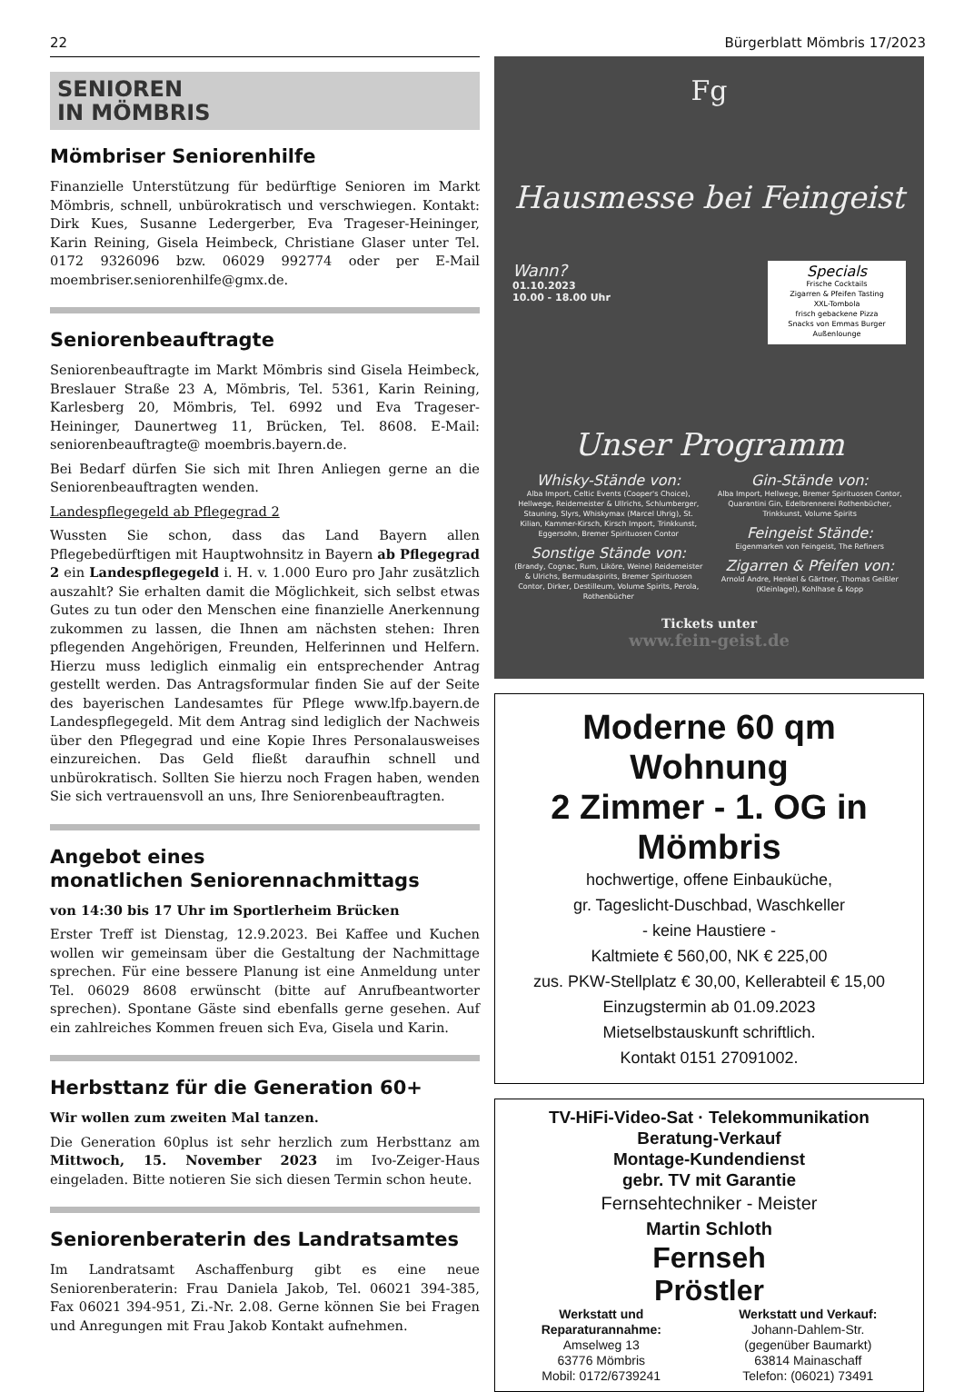22 Bürgerblatt Mömbris 17/2023
SENIOREN
IN MÖMBRIS
Mömbriser Seniorenhilfe
Finanzielle Unterstützung für bedürftige Senioren im Markt Mömbris, schnell, unbürokratisch und verschwiegen. Kontakt: Dirk Kues, Susanne Ledergerber, Eva Trageser-Heininger, Karin Reining, Gisela Heimbeck, Christiane Glaser unter Tel. 0172 9326096 bzw. 06029 992774 oder per E-Mail moembriser.seniorenhilfe@gmx.de.
Seniorenbeauftragte
Seniorenbeauftragte im Markt Mömbris sind Gisela Heimbeck, Breslauer Straße 23 A, Mömbris, Tel. 5361, Karin Reining, Karlesberg 20, Mömbris, Tel. 6992 und Eva Trageser-Heininger, Daunertweg 11, Brücken, Tel. 8608. E-Mail: seniorenbeauftragte@ moembris.bayern.de.
Bei Bedarf dürfen Sie sich mit Ihren Anliegen gerne an die Seniorenbeauftragten wenden.
Landespflegegeld ab Pflegegrad 2
Wussten Sie schon, dass das Land Bayern allen Pflegebedürftigen mit Hauptwohnsitz in Bayern ab Pflegegrad 2 ein Landespflegegeld i. H. v. 1.000 Euro pro Jahr zusätzlich auszahlt? Sie erhalten damit die Möglichkeit, sich selbst etwas Gutes zu tun oder den Menschen eine finanzielle Anerkennung zukommen zu lassen, die Ihnen am nächsten stehen: Ihren pflegenden Angehörigen, Freunden, Helferinnen und Helfern. Hierzu muss lediglich einmalig ein entsprechender Antrag gestellt werden. Das Antragsformular finden Sie auf der Seite des bayerischen Landesamtes für Pflege www.lfp.bayern.de Landespflegegeld. Mit dem Antrag sind lediglich der Nachweis über den Pflegegrad und eine Kopie Ihres Personalausweises einzureichen. Das Geld fließt daraufhin schnell und unbürokratisch. Sollten Sie hierzu noch Fragen haben, wenden Sie sich vertrauensvoll an uns, Ihre Seniorenbeauftragten.
Angebot eines
monatlichen Seniorennachmittags
von 14:30 bis 17 Uhr im Sportlerheim Brücken
Erster Treff ist Dienstag, 12.9.2023. Bei Kaffee und Kuchen wollen wir gemeinsam über die Gestaltung der Nachmittage sprechen. Für eine bessere Planung ist eine Anmeldung unter Tel. 06029 8608 erwünscht (bitte auf Anrufbeantworter sprechen). Spontane Gäste sind ebenfalls gerne gesehen. Auf ein zahlreiches Kommen freuen sich Eva, Gisela und Karin.
Herbsttanz für die Generation 60+
Wir wollen zum zweiten Mal tanzen.
Die Generation 60plus ist sehr herzlich zum Herbsttanz am Mittwoch, 15. November 2023 im Ivo-Zeiger-Haus eingeladen. Bitte notieren Sie sich diesen Termin schon heute.
Seniorenberaterin des Landratsamtes
Im Landratsamt Aschaffenburg gibt es eine neue Seniorenberaterin: Frau Daniela Jakob, Tel. 06021 394-385, Fax 06021 394-951, Zi.-Nr. 2.08. Gerne können Sie bei Fragen und Anregungen mit Frau Jakob Kontakt aufnehmen.
Fg
Hausmesse bei Feingeist
Wann?
01.10.2023
10.00 - 18.00 Uhr
Specials
Frische Cocktails
Zigarren & Pfeifen Tasting
XXL-Tombola
frisch gebackene Pizza
Snacks von Emmas Burger
Außenlounge
Unser Programm
Whisky-Stände von:
Alba Import, Celtic Events (Cooper's Choice), Hellwege, Reidemeister & Ullrichs, Schlumberger, Stauning, Slyrs, Whiskymax (Marcel Uhrig), St. Kilian, Kammer-Kirsch, Kirsch Import, Trinkkunst, Eggersohn, Bremer Spirituosen Contor
Sonstige Stände von:
(Brandy, Cognac, Rum, Liköre, Weine) Reidemeister & Ulrichs, Bermudaspirits, Bremer Spirituosen Contor, Dirker, Destilleum, Volume Spirits, Perola, Rothenbücher
Gin-Stände von:
Alba Import, Hellwege, Bremer Spirituosen Contor, Quarantini Gin, Edelbrennerei Rothenbücher, Trinkkunst, Volume Spirits
Feingeist Stände:
Eigenmarken von Feingeist, The Refiners
Zigarren & Pfeifen von:
Arnold Andre, Henkel & Gärtner, Thomas Geißler (Kleinlagel), Kohlhase & Kopp
Tickets unter
www.fein-geist.de
Moderne 60 qm Wohnung
2 Zimmer - 1. OG in Mömbris
hochwertige, offene Einbauküche,
gr. Tageslicht-Duschbad, Waschkeller
- keine Haustiere -
Kaltmiete € 560,00, NK € 225,00
zus. PKW-Stellplatz € 30,00, Kellerabteil € 15,00
Einzugstermin ab 01.09.2023
Mietselbstauskunft schriftlich.
Kontakt 0151 27091002.
TV-HiFi-Video-Sat · Telekommunikation
Beratung-Verkauf
Montage-Kundendienst
gebr. TV mit Garantie
Fernsehtechniker - Meister
Martin Schloth
Fernseh
Pröstler
Werkstatt und
Reparaturannahme:
Amselweg 13
63776 Mömbris
Mobil: 0172/6739241
Werkstatt und Verkauf:
Johann-Dahlem-Str.
(gegenüber Baumarkt)
63814 Mainaschaff
Telefon: (06021) 73491